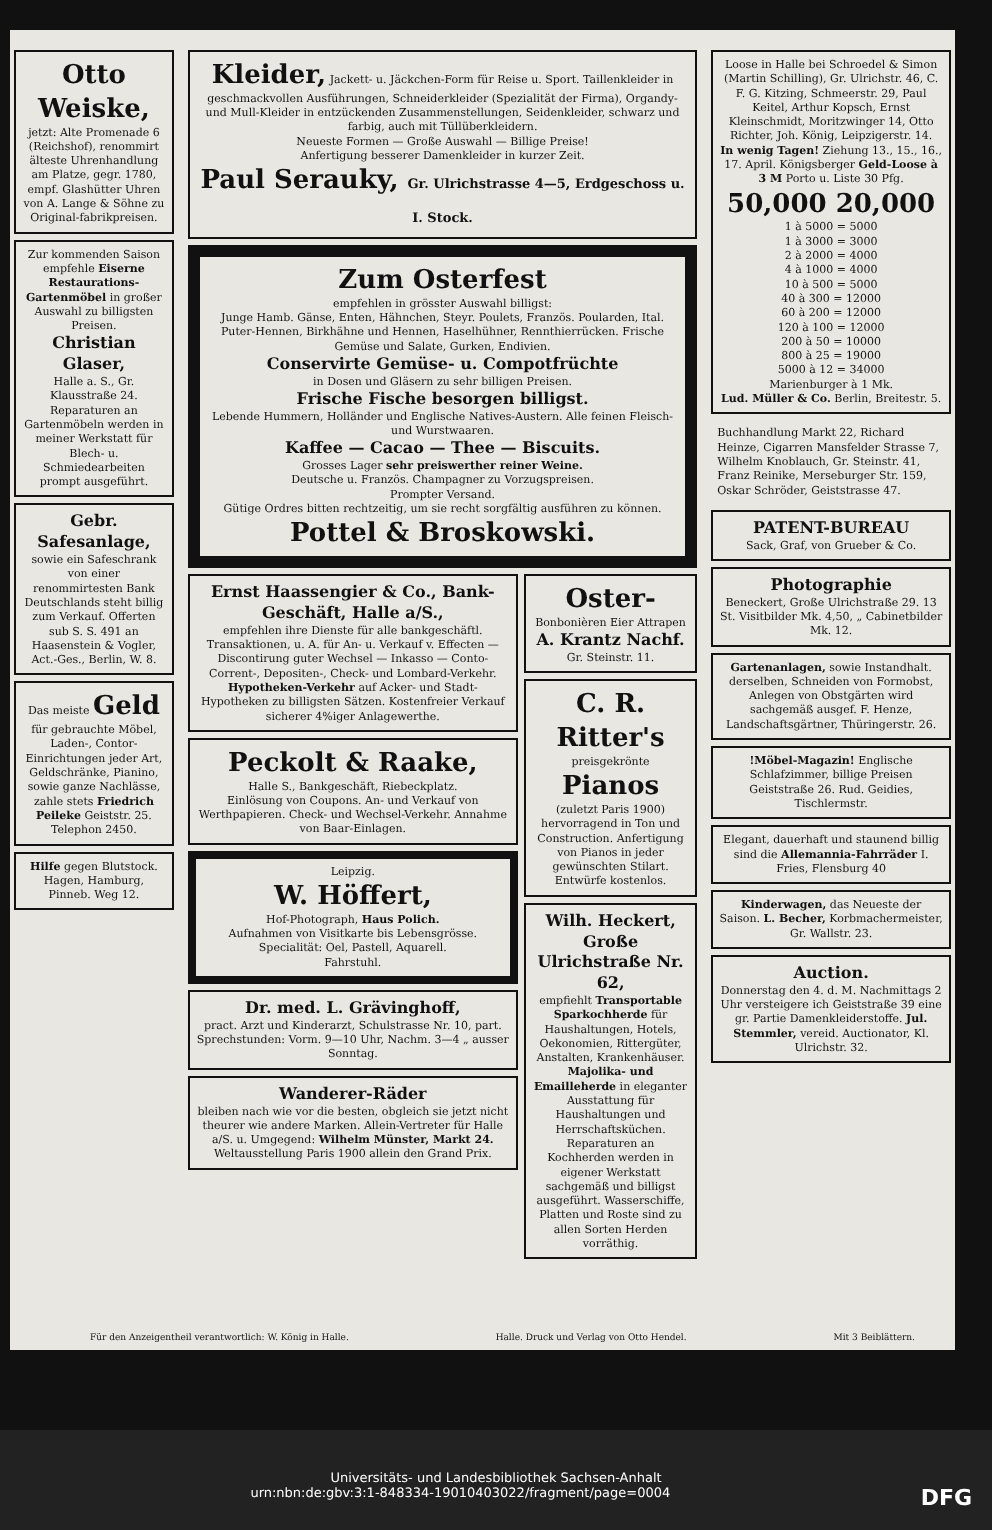Otto Weiske,
jetzt: Alte Promenade 6 (Reichshof), renommirt älteste Uhrenhandlung am Platze, gegr. 1780, empf. Glashütter Uhren von A. Lange & Söhne zu Original-fabrikpreisen.
Zur kommenden Saison empfehle Eiserne Restaurations-Gartenmöbel in großer Auswahl zu billigsten Preisen.
Christian Glaser,
Halle a. S., Gr. Klausstraße 24. Reparaturen an Gartenmöbeln werden in meiner Werkstatt für Blech- u. Schmiedearbeiten prompt ausgeführt.
Gebr. Safesanlage,
sowie ein Safeschrank von einer renommirtesten Bank Deutschlands steht billig zum Verkauf. Offerten sub S. S. 491 an Haasenstein & Vogler, Act.-Ges., Berlin, W. 8.
Das meiste Geld für gebrauchte Möbel, Laden-, Contor-Einrichtungen jeder Art, Geldschränke, Pianino, sowie ganze Nachlässe, zahle stets Friedrich Peileke Geiststr. 25. Telephon 2450.
Hilfe gegen Blutstock. Hagen, Hamburg, Pinneb. Weg 12.
Kleider, Jackett- u. Jäckchen-Form für Reise u. Sport. Taillenkleider in geschmackvollen Ausführungen, Schneiderkleider (Spezialität der Firma), Organdy- und Mull-Kleider in entzückenden Zusammenstellungen, Seidenkleider, schwarz und farbig, auch mit Tüllüberkleidern.
Neueste Formen — Große Auswahl — Billige Preise!
Anfertigung besserer Damenkleider in kurzer Zeit.
Paul Serauky, Gr. Ulrichstrasse 4—5, Erdgeschoss u. I. Stock.
Zum Osterfest
empfehlen in grösster Auswahl billigst:
Junge Hamb. Gänse, Enten, Hähnchen, Steyr. Poulets, Französ. Poularden, Ital. Puter-Hennen, Birkhähne und Hennen, Haselhühner, Rennthierrücken. Frische Gemüse und Salate, Gurken, Endivien.
Conservirte Gemüse- u. Compotfrüchte
in Dosen und Gläsern zu sehr billigen Preisen.
Frische Fische besorgen billigst.
Lebende Hummern, Holländer und Englische Natives-Austern. Alle feinen Fleisch- und Wurstwaaren.
Kaffee — Cacao — Thee — Biscuits.
Grosses Lager sehr preiswerther reiner Weine.
Deutsche u. Französ. Champagner zu Vorzugspreisen.
Prompter Versand.
Gütige Ordres bitten rechtzeitig, um sie recht sorgfältig ausführen zu können.
Pottel & Broskowski.
Ernst Haassengier & Co., Bank-Geschäft, Halle a/S.,
empfehlen ihre Dienste für alle bankgeschäftl. Transaktionen, u. A. für An- u. Verkauf v. Effecten — Discontirung guter Wechsel — Inkasso — Conto-Corrent-, Depositen-, Check- und Lombard-Verkehr. Hypotheken-Verkehr auf Acker- und Stadt-Hypotheken zu billigsten Sätzen. Kostenfreier Verkauf sicherer 4%iger Anlagewerthe.
Peckolt & Raake,
Halle S., Bankgeschäft, Riebeckplatz.
Einlösung von Coupons. An- und Verkauf von Werthpapieren. Check- und Wechsel-Verkehr. Annahme von Baar-Einlagen.
Leipzig.
W. Höffert,
Hof-Photograph, Haus Polich.
Aufnahmen von Visitkarte bis Lebensgrösse. Specialität: Oel, Pastell, Aquarell.
Fahrstuhl.
Dr. med. L. Grävinghoff,
pract. Arzt und Kinderarzt, Schulstrasse Nr. 10, part.
Sprechstunden: Vorm. 9—10 Uhr, Nachm. 3—4 „ ausser Sonntag.
Wanderer-Räder
bleiben nach wie vor die besten, obgleich sie jetzt nicht theurer wie andere Marken. Allein-Vertreter für Halle a/S. u. Umgegend: Wilhelm Münster, Markt 24.
Weltausstellung Paris 1900 allein den Grand Prix.
Oster-
Bonbonièren Eier Attrapen
A. Krantz Nachf.
Gr. Steinstr. 11.
C. R. Ritter's
preisgekrönte
Pianos
(zuletzt Paris 1900)
hervorragend in Ton und Construction. Anfertigung von Pianos in jeder gewünschten Stilart. Entwürfe kostenlos.
Wilh. Heckert, Große Ulrichstraße Nr. 62,
empfiehlt Transportable Sparkochherde für Haushaltungen, Hotels, Oekonomien, Rittergüter, Anstalten, Krankenhäuser. Majolika- und Emailleherde in eleganter Ausstattung für Haushaltungen und Herrschaftsküchen. Reparaturen an Kochherden werden in eigener Werkstatt sachgemäß und billigst ausgeführt. Wasserschiffe, Platten und Roste sind zu allen Sorten Herden vorräthig.
Loose in Halle bei Schroedel & Simon (Martin Schilling), Gr. Ulrichstr. 46, C. F. G. Kitzing, Schmeerstr. 29, Paul Keitel, Arthur Kopsch, Ernst Kleinschmidt, Moritzwinger 14, Otto Richter, Joh. König, Leipzigerstr. 14.
In wenig Tagen! Ziehung 13., 15., 16., 17. April. Königsberger Geld-Loose à 3 M Porto u. Liste 30 Pfg.
50,000 20,000
1 à 5000 = 5000
1 à 3000 = 3000
2 à 2000 = 4000
4 à 1000 = 4000
10 à 500 = 5000
40 à 300 = 12000
60 à 200 = 12000
120 à 100 = 12000
200 à 50 = 10000
800 à 25 = 19000
5000 à 12 = 34000
Marienburger à 1 Mk.
Lud. Müller & Co. Berlin, Breitestr. 5.
Buchhandlung Markt 22, Richard Heinze, Cigarren Mansfelder Strasse 7, Wilhelm Knoblauch, Gr. Steinstr. 41, Franz Reinike, Merseburger Str. 159, Oskar Schröder, Geiststrasse 47.
PATENT-BUREAU
Sack, Graf, von Grueber & Co.
Photographie
Beneckert, Große Ulrichstraße 29. 13 St. Visitbilder Mk. 4,50, „ Cabinetbilder Mk. 12.
Gartenanlagen, sowie Instandhalt. derselben, Schneiden von Formobst, Anlegen von Obstgärten wird sachgemäß ausgef. F. Henze, Landschaftsgärtner, Thüringerstr. 26.
!Möbel-Magazin! Englische Schlafzimmer, billige Preisen Geiststraße 26. Rud. Geidies, Tischlermstr.
Elegant, dauerhaft und staunend billig sind die Allemannia-Fahrräder I. Fries, Flensburg 40
Kinderwagen, das Neueste der Saison. L. Becher, Korbmachermeister, Gr. Wallstr. 23.
Auction.
Donnerstag den 4. d. M. Nachmittags 2 Uhr versteigere ich Geiststraße 39 eine gr. Partie Damenkleiderstoffe. Jul. Stemmler, vereid. Auctionator, Kl. Ulrichstr. 32.
Für den Anzeigentheil verantwortlich: W. König in Halle. Halle. Druck und Verlag von Otto Hendel. Mit 3 Beiblättern.
Universitäts- und Landesbibliothek Sachsen-Anhalt
urn:nbn:de:gbv:3:1-848334-19010403022/fragment/page=0004 DFG